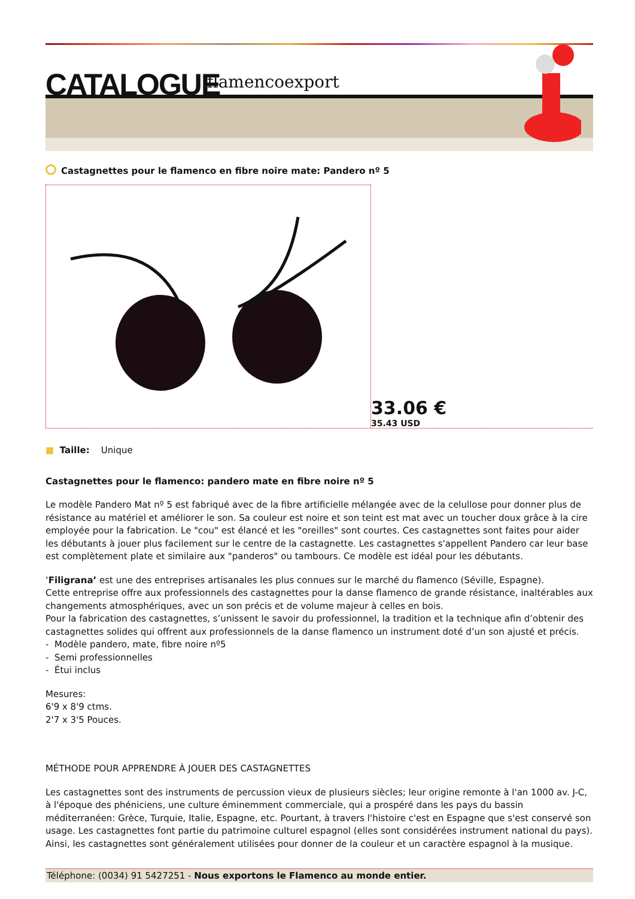CATALOGUE flamencoexport
Castagnettes pour le flamenco en fibre noire mate: Pandero nº 5
33.06 €
35.43 USD
■ Taille: Unique
Castagnettes pour le flamenco: pandero mate en fibre noire nº 5
Le modèle Pandero Mat nº 5 est fabriqué avec de la fibre artificielle mélangée avec de la celullose pour donner plus de résistance au matériel et améliorer le son. Sa couleur est noire et son teint est mat avec un toucher doux grâce à la cire employée pour la fabrication. Le "cou" est élancé et les "oreilles" sont courtes. Ces castagnettes sont faites pour aider les débutants à jouer plus facilement sur le centre de la castagnette. Les castagnettes s'appellent Pandero car leur base est complètement plate et similaire aux "panderos" ou tambours. Ce modèle est idéal pour les débutants.
‘Filigrana’ est une des entreprises artisanales les plus connues sur le marché du flamenco (Séville, Espagne).
Cette entreprise offre aux professionnels des castagnettes pour la danse flamenco de grande résistance, inaltérables aux changements atmosphériques, avec un son précis et de volume majeur à celles en bois.
Pour la fabrication des castagnettes, s’unissent le savoir du professionnel, la tradition et la technique afin d’obtenir des castagnettes solides qui offrent aux professionnels de la danse flamenco un instrument doté d’un son ajusté et précis.
- Modèle pandero, mate, fibre noire nº5
- Semi professionnelles
- Étui inclus
Mesures:
6'9 x 8'9 ctms.
2'7 x 3'5 Pouces.
MÉTHODE POUR APPRENDRE À JOUER DES CASTAGNETTES
Les castagnettes sont des instruments de percussion vieux de plusieurs siècles; leur origine remonte à l'an 1000 av. J-C, à l'époque des phéniciens, une culture éminemment commerciale, qui a prospéré dans les pays du bassin méditerranéen: Grèce, Turquie, Italie, Espagne, etc. Pourtant, à travers l'histoire c'est en Espagne que s'est conservé son usage. Les castagnettes font partie du patrimoine culturel espagnol (elles sont considérées instrument national du pays). Ainsi, les castagnettes sont généralement utilisées pour donner de la couleur et un caractère espagnol à la musique.
Téléphone: (0034) 91 5427251 - Nous exportons le Flamenco au monde entier.